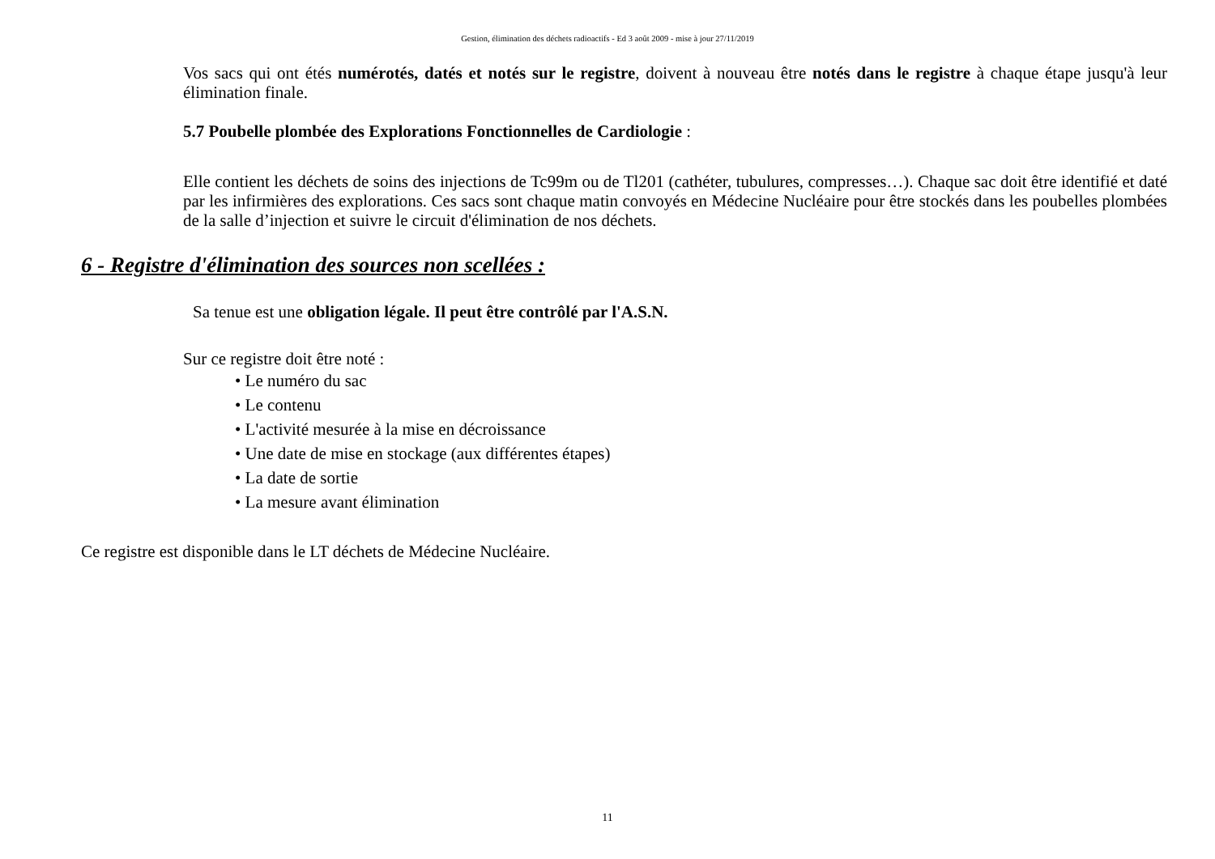Gestion, élimination des déchets radioactifs - Ed 3 août 2009 - mise à jour 27/11/2019
Vos sacs qui ont étés numérotés, datés et notés sur le registre, doivent à nouveau être notés dans le registre à chaque étape jusqu'à leur élimination finale.
5.7 Poubelle plombée des Explorations Fonctionnelles de Cardiologie :
Elle contient les déchets de soins des injections de Tc99m ou de Tl201 (cathéter, tubulures, compresses…). Chaque sac doit être identifié et daté par les infirmières des explorations. Ces sacs sont chaque matin convoyés en Médecine Nucléaire pour être stockés dans les poubelles plombées de la salle d’injection et suivre le circuit d'élimination de nos déchets.
6 - Registre d'élimination des sources non scellées :
Sa tenue est une obligation légale. Il peut être contrôlé par l'A.S.N.
Sur ce registre doit être noté :
• Le numéro du sac
• Le contenu
• L'activité mesurée à la mise en décroissance
• Une date de mise en stockage (aux différentes étapes)
• La date de sortie
• La mesure avant élimination
Ce registre est disponible dans le LT déchets de Médecine Nucléaire.
11